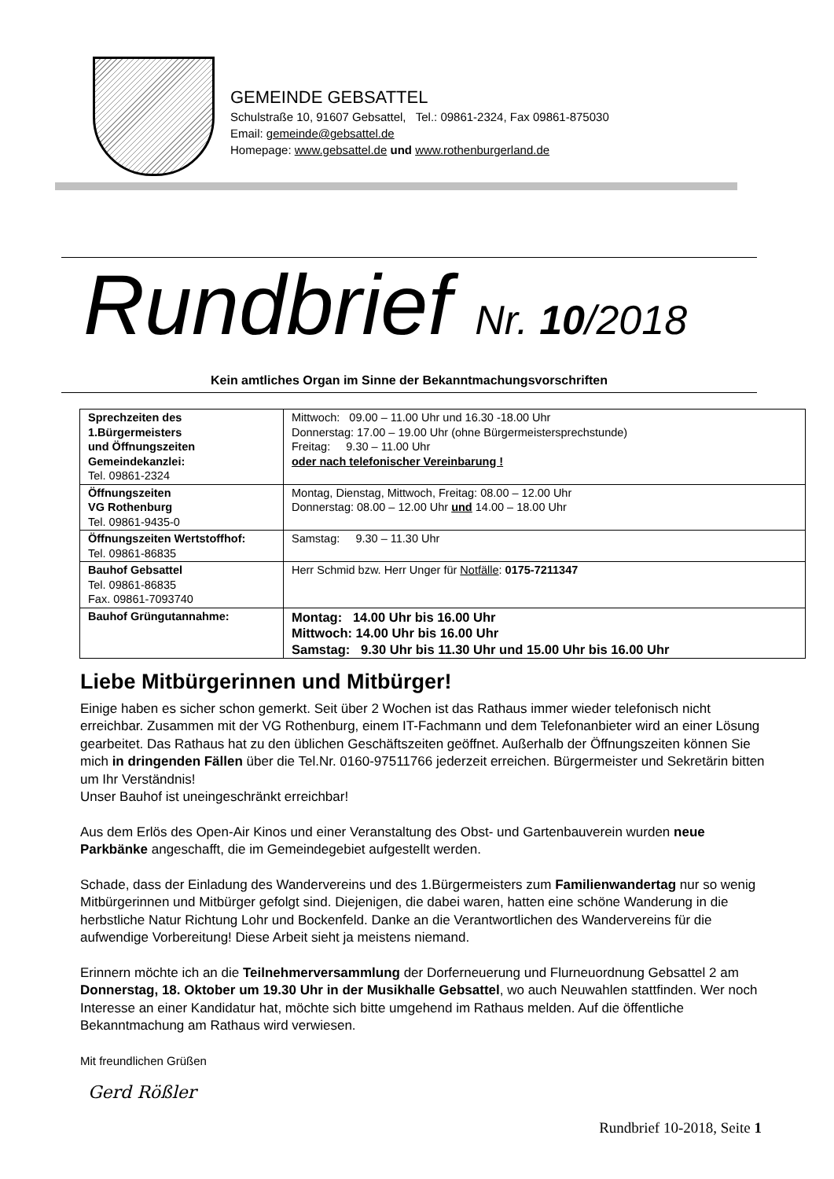GEMEINDE GEBSATTEL
Schulstraße 10, 91607 Gebsattel, Tel.: 09861-2324, Fax 09861-875030
Email: gemeinde@gebsattel.de
Homepage: www.gebsattel.de und www.rothenburgerland.de
Rundbrief Nr. 10/2018
Kein amtliches Organ im Sinne der Bekanntmachungsvorschriften
| Sprechzeiten des 1.Bürgermeisters und Öffnungszeiten Gemeindekanzlei: Tel. 09861-2324 | Mittwoch: 09.00 – 11.00 Uhr und 16.30 -18.00 Uhr Donnerstag: 17.00 – 19.00 Uhr (ohne Bürgermeistersprechstunde) Freitag: 9.30 – 11.00 Uhr oder nach telefonischer Vereinbarung ! |
| Öffnungszeiten VG Rothenburg Tel. 09861-9435-0 | Montag, Dienstag, Mittwoch, Freitag: 08.00 – 12.00 Uhr Donnerstag: 08.00 – 12.00 Uhr und 14.00 – 18.00 Uhr |
| Öffnungszeiten Wertstoffhof: Tel. 09861-86835 | Samstag: 9.30 – 11.30 Uhr |
| Bauhof Gebsattel Tel. 09861-86835 Fax. 09861-7093740 | Herr Schmid bzw. Herr Unger für Notfälle : 0175-7211347 |
| Bauhof Grüngutannahme: | Montag: 14.00 Uhr bis 16.00 Uhr Mittwoch: 14.00 Uhr bis 16.00 Uhr Samstag: 9.30 Uhr bis 11.30 Uhr und 15.00 Uhr bis 16.00 Uhr |
Liebe Mitbürgerinnen und Mitbürger!
Einige haben es sicher schon gemerkt. Seit über 2 Wochen ist das Rathaus immer wieder telefonisch nicht erreichbar. Zusammen mit der VG Rothenburg, einem IT-Fachmann und dem Telefonanbieter wird an einer Lösung gearbeitet. Das Rathaus hat zu den üblichen Geschäftszeiten geöffnet. Außerhalb der Öffnungszeiten können Sie mich in dringenden Fällen über die Tel.Nr. 0160-97511766 jederzeit erreichen. Bürgermeister und Sekretärin bitten um Ihr Verständnis!
Unser Bauhof ist uneingeschränkt erreichbar!
Aus dem Erlös des Open-Air Kinos und einer Veranstaltung des Obst- und Gartenbauverein wurden neue Parkbänke angeschafft, die im Gemeindegebiet aufgestellt werden.
Schade, dass der Einladung des Wandervereins und des 1.Bürgermeisters zum Familienwandertag nur so wenig Mitbürgerinnen und Mitbürger gefolgt sind. Diejenigen, die dabei waren, hatten eine schöne Wanderung in die herbstliche Natur Richtung Lohr und Bockenfeld. Danke an die Verantwortlichen des Wandervereins für die aufwendige Vorbereitung! Diese Arbeit sieht ja meistens niemand.
Erinnern möchte ich an die Teilnehmerversammlung der Dorferneuerung und Flurneuordnung Gebsattel 2 am Donnerstag, 18. Oktober um 19.30 Uhr in der Musikhalle Gebsattel, wo auch Neuwahlen stattfinden. Wer noch Interesse an einer Kandidatur hat, möchte sich bitte umgehend im Rathaus melden. Auf die öffentliche Bekanntmachung am Rathaus wird verwiesen.
Mit freundlichen Grüßen
Gerd Rößler
Rundbrief 10-2018, Seite 1